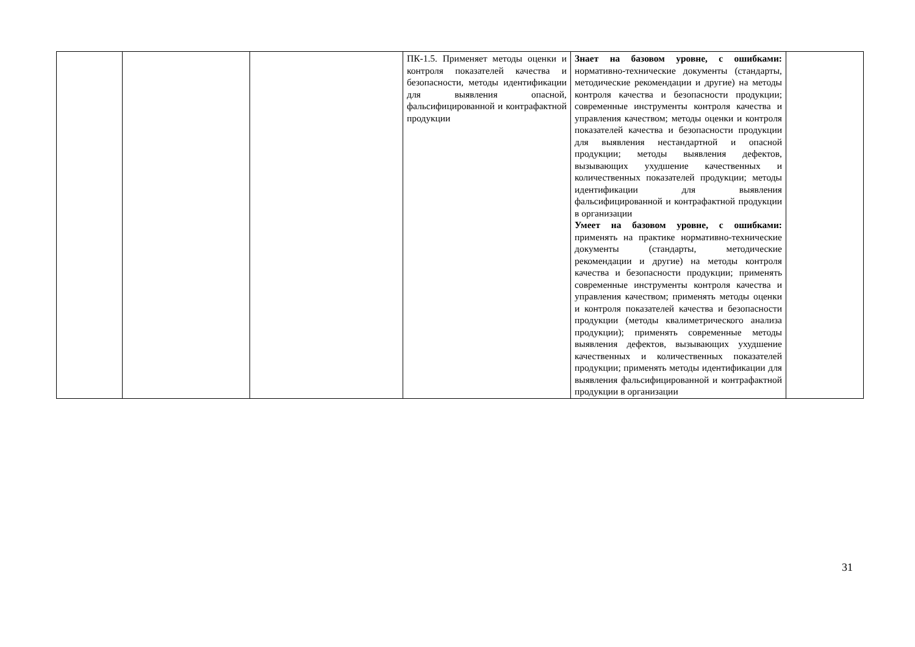| | | | ПК-1.5. Применяет методы оценки и контроля показателей качества и безопасности, методы идентификации для выявления опасной, фальсифицированной и контрафактной продукции | Знает на базовом уровне, с ошибками: нормативно-технические документы (стандарты, методические рекомендации и другие) на методы контроля качества и безопасности продукции; современные инструменты контроля качества и управления качеством; методы оценки и контроля показателей качества и безопасности продукции для выявления нестандартной и опасной продукции; методы выявления дефектов, вызывающих ухудшение качественных и количественных показателей продукции; методы идентификации для выявления фальсифицированной и контрафактной продукции в организации Умеет на базовом уровне, с ошибками: применять на практике нормативно-технические документы (стандарты, методические рекомендации и другие) на методы контроля качества и безопасности продукции; применять современные инструменты контроля качества и управления качеством; применять методы оценки и контроля показателей качества и безопасности продукции (методы квалиметрического анализа продукции); применять современные методы выявления дефектов, вызывающих ухудшение качественных и количественных показателей продукции; применять методы идентификации для выявления фальсифицированной и контрафактной продукции в организации | |
31